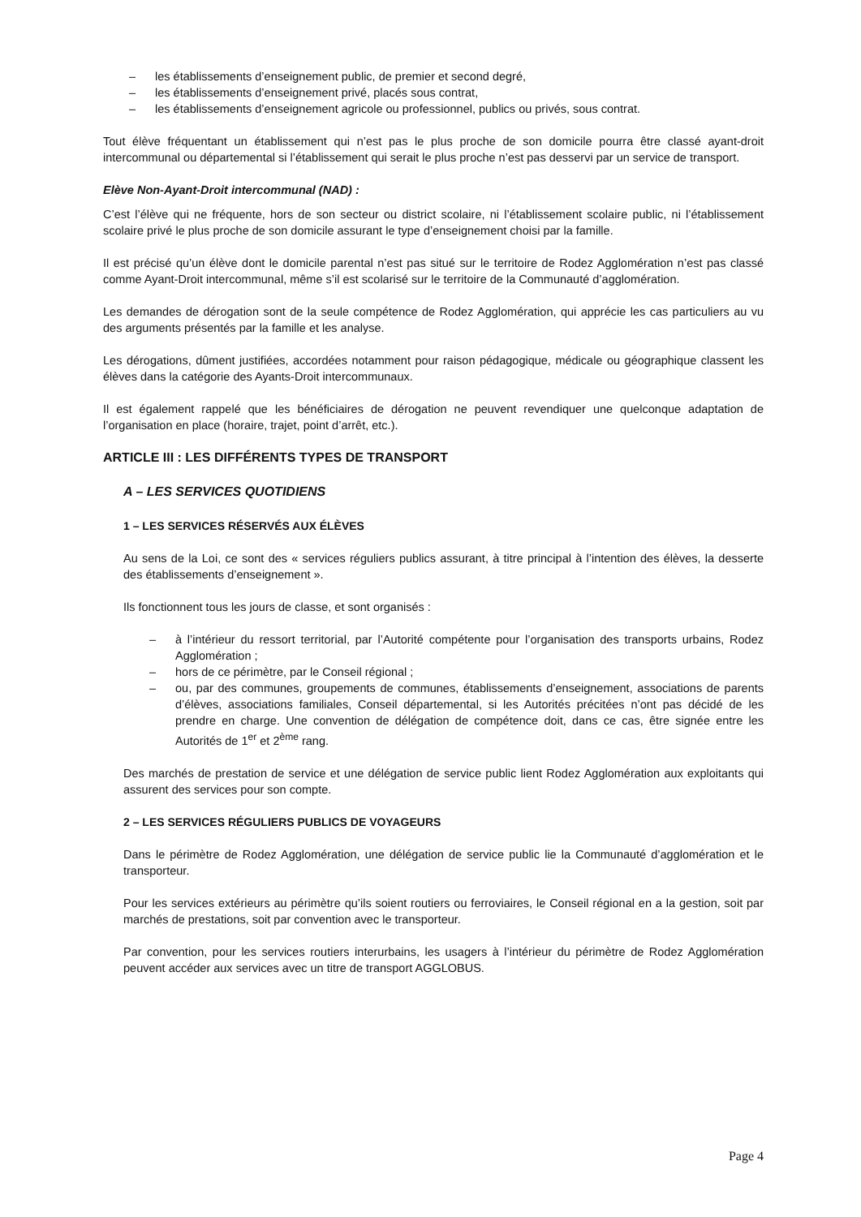– les établissements d’enseignement public, de premier et second degré,
– les établissements d’enseignement privé, placés sous contrat,
– les établissements d’enseignement agricole ou professionnel, publics ou privés, sous contrat.
Tout élève fréquentant un établissement qui n’est pas le plus proche de son domicile pourra être classé ayant-droit intercommunal ou départemental si l’établissement qui serait le plus proche n’est pas desservi par un service de transport.
Elève Non-Ayant-Droit intercommunal (NAD) :
C’est l’élève qui ne fréquente, hors de son secteur ou district scolaire, ni l’établissement scolaire public, ni l’établissement scolaire privé le plus proche de son domicile assurant le type d’enseignement choisi par la famille.
Il est précisé qu’un élève dont le domicile parental n’est pas situé sur le territoire de Rodez Agglomération n’est pas classé comme Ayant-Droit intercommunal, même s’il est scolarisé sur le territoire de la Communauté d’agglomération.
Les demandes de dérogation sont de la seule compétence de Rodez Agglomération, qui apprécie les cas particuliers au vu des arguments présentés par la famille et les analyse.
Les dérogations, dûment justifiées, accordées notamment pour raison pédagogique, médicale ou géographique classent les élèves dans la catégorie des Ayants-Droit intercommunaux.
Il est également rappelé que les bénéficiaires de dérogation ne peuvent revendiquer une quelconque adaptation de l’organisation en place (horaire, trajet, point d’arrêt, etc.).
ARTICLE III : LES DIFFÉRENTS TYPES DE TRANSPORT
A – LES SERVICES QUOTIDIENS
1 – LES SERVICES RÉSERVÉS AUX ÉLÈVES
Au sens de la Loi, ce sont des « services réguliers publics assurant, à titre principal à l’intention des élèves, la desserte des établissements d’enseignement ».
Ils fonctionnent tous les jours de classe, et sont organisés :
– à l’intérieur du ressort territorial, par l’Autorité compétente pour l’organisation des transports urbains, Rodez Agglomération ;
– hors de ce périmètre, par le Conseil régional ;
– ou, par des communes, groupements de communes, établissements d’enseignement, associations de parents d’élèves, associations familiales, Conseil départemental, si les Autorités précitées n’ont pas décidé de les prendre en charge. Une convention de délégation de compétence doit, dans ce cas, être signée entre les Autorités de 1<sup>er</sup> et 2<sup>ème</sup> rang.
Des marchés de prestation de service et une délégation de service public lient Rodez Agglomération aux exploitants qui assurent des services pour son compte.
2 – LES SERVICES RÉGULIERS PUBLICS DE VOYAGEURS
Dans le périmètre de Rodez Agglomération, une délégation de service public lie la Communauté d’agglomération et le transporteur.
Pour les services extérieurs au périmètre qu’ils soient routiers ou ferroviaires, le Conseil régional en a la gestion, soit par marchés de prestations, soit par convention avec le transporteur.
Par convention, pour les services routiers interurbains, les usagers à l’intérieur du périmètre de Rodez Agglomération peuvent accéder aux services avec un titre de transport AGGLOBUS.
Page 4